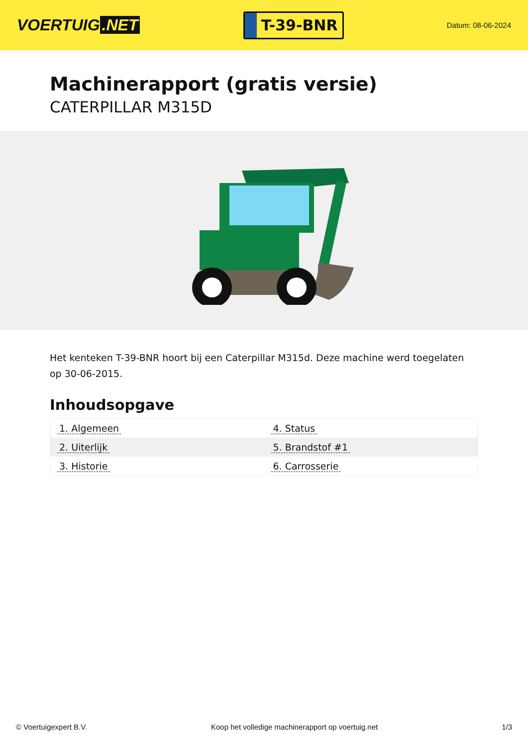VOERTUIG.NET
T-39-BNR
Datum: 08-06-2024
Machinerapport (gratis versie)
CATERPILLAR M315D
Het kenteken T-39-BNR hoort bij een Caterpillar M315d. Deze machine werd toegelaten op 30-06-2015.
Inhoudsopgave
| 1. Algemeen | 4. Status |
| 2. Uiterlijk | 5. Brandstof #1 |
| 3. Historie | 6. Carrosserie |
© Voertuigexpert B.V. Koop het volledige machinerapport op voertuig.net 1/3